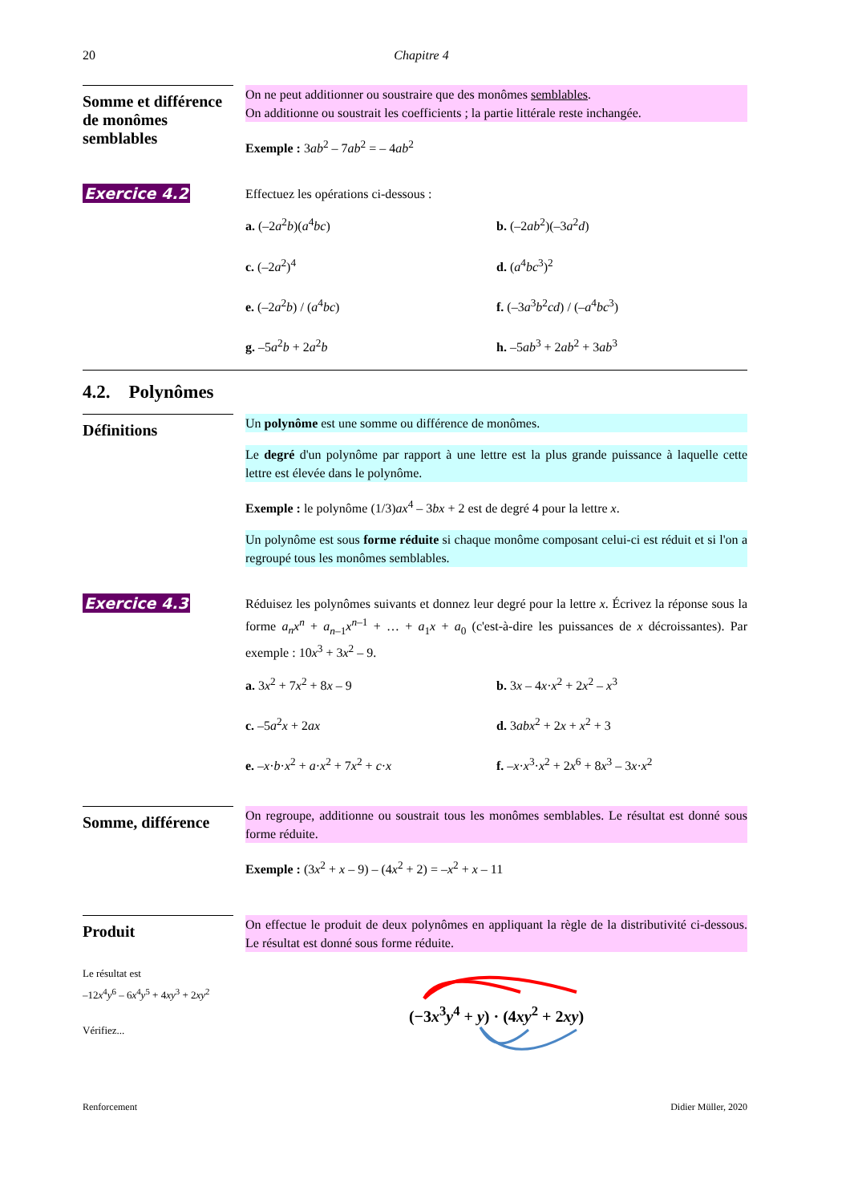20 Chapitre 4
Somme et différence de monômes semblables
On ne peut additionner ou soustraire que des monômes semblables.
On additionne ou soustrait les coefficients ; la partie littérale reste inchangée.
Exemple : 3ab<sup>2</sup> – 7ab<sup>2</sup> = – 4ab<sup>2</sup>
Exercice 4.2
Effectuez les opérations ci-dessous :
a. (–2a<sup>2</sup>b)(a<sup>4</sup>bc)
b. (–2ab<sup>2</sup>)(–3a<sup>2</sup>d)
c. (–2a<sup>2</sup>)<sup>4</sup>
d. (a<sup>4</sup>bc<sup>3</sup>)<sup>2</sup>
e. (–2a<sup>2</sup>b) / (a<sup>4</sup>bc)
f. (–3a<sup>3</sup>b<sup>2</sup>cd) / (–a<sup>4</sup>bc<sup>3</sup>)
g. –5a<sup>2</sup>b + 2a<sup>2</sup>b
h. –5ab<sup>3</sup> + 2ab<sup>2</sup> + 3ab<sup>3</sup>
4.2. Polynômes
Définitions
Un polynôme est une somme ou différence de monômes.
Le degré d'un polynôme par rapport à une lettre est la plus grande puissance à laquelle cette lettre est élevée dans le polynôme.
Exemple : le polynôme (1/3)ax<sup>4</sup> – 3bx + 2 est de degré 4 pour la lettre x.
Un polynôme est sous forme réduite si chaque monôme composant celui-ci est réduit et si l'on a regroupé tous les monômes semblables.
Exercice 4.3
Réduisez les polynômes suivants et donnez leur degré pour la lettre x. Écrivez la réponse sous la forme a<sub>n</sub>x<sup>n</sup> + a<sub>n–1</sub>x<sup>n–1</sup> + … + a<sub>1</sub>x + a<sub>0</sub> (c'est-à-dire les puissances de x décroissantes). Par exemple : 10x<sup>3</sup> + 3x<sup>2</sup> – 9.
a. 3x<sup>2</sup> + 7x<sup>2</sup> + 8x – 9
b. 3x – 4x·x<sup>2</sup> + 2x<sup>2</sup> – x<sup>3</sup>
c. –5a<sup>2</sup>x + 2ax
d. 3abx<sup>2</sup> + 2x + x<sup>2</sup> + 3
e. –x·b·x<sup>2</sup> + a·x<sup>2</sup> + 7x<sup>2</sup> + c·x
f. –x·x<sup>3</sup>·x<sup>2</sup> + 2x<sup>6</sup> + 8x<sup>3</sup> – 3x·x<sup>2</sup>
Somme, différence
On regroupe, additionne ou soustrait tous les monômes semblables. Le résultat est donné sous forme réduite.
Exemple : (3x<sup>2</sup> + x – 9) – (4x<sup>2</sup> + 2) = –x<sup>2</sup> + x – 11
Produit
Le résultat est
–12x<sup>4</sup>y<sup>6</sup> – 6x<sup>4</sup>y<sup>5</sup> + 4xy<sup>3</sup> + 2xy<sup>2</sup>
Vérifiez...
On effectue le produit de deux polynômes en appliquant la règle de la distributivité ci-dessous. Le résultat est donné sous forme réduite.
(−3x<sup>3</sup>y<sup>4</sup> + y) · (4xy<sup>2</sup> + 2xy)
Renforcement Didier Müller, 2020